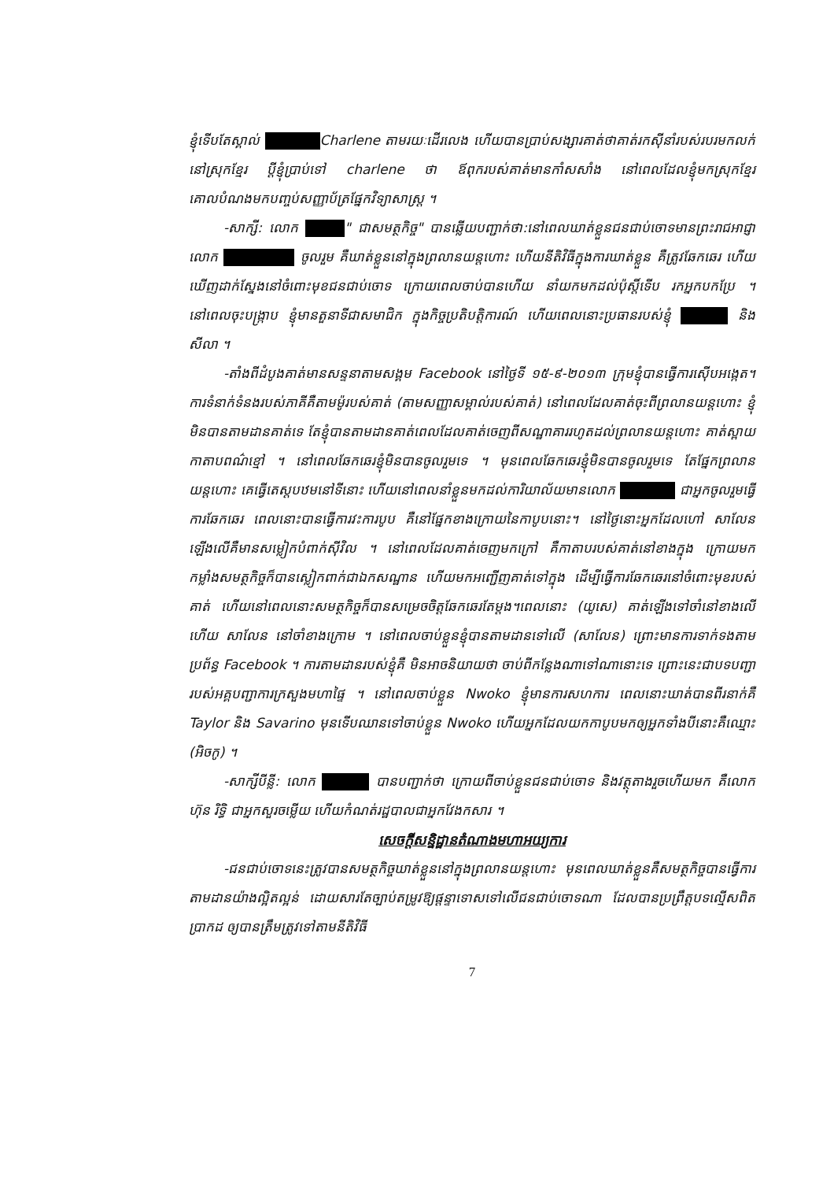ខ្ញុំទើបតែស្គាល់ Charlene តាមរយៈដើរលេង ហើយបានប្រាប់សង្សារគាត់ថាគាត់រកស៊ីនាំរបស់របរមកលក់នៅស្រុកខ្មែរ ប្តីខ្ញុំប្រាប់ទៅ charlene ថា ឪពុករបស់គាត់មានកាំសសាំង នៅពេលដែលខ្ញុំមកស្រុកខ្មែរ គោលបំណងមកបញ្ចប់សញ្ញាប័ត្រផ្នែកវិទ្យាសាស្ត្រ ។
-សាក្សី: លោក " ជាសមត្ថកិច្ច" បានឆ្លើយបញ្ជាក់ថា:នៅពេលឃាត់ខ្លួនជនជាប់ចោទមានព្រះរាជអាជ្ញាលោក ចូលរួម គឺឃាត់ខ្លួននៅក្នុងព្រលានយន្តហោះ ហើយនីតិវិធីក្នុងការឃាត់ខ្លួន គឺត្រូវឆែកឆេរ ហើយឃើញដាក់ស្នែងនៅចំពោះមុខជនជាប់ចោទ ក្រោយពេលចាប់បានហើយ នាំយកមកដល់ប៉ុស្តិ៍ទើប រកអ្នកបកប្រែ ។ នៅពេលចុះបង្ក្រាប ខ្ញុំមានតួនាទីជាសមាជិក ក្នុងកិច្ចប្រតិបត្តិការណ៍ ហើយពេលនោះប្រធានរបស់ខ្ញុំ និង សីលា ។
-តាំងពីដំបូងគាត់មានសន្ទនាតាមសង្គម Facebook នៅថ្ងៃទី ១៥-៩-២០១៣ ក្រុមខ្ញុំបានធ្វើការស៊ើបអង្កេត។ ការទំនាក់ទំនងរបស់ភាគីគឺតាមម៉ូរបស់គាត់ (តាមសញ្ញាសម្គាល់របស់គាត់) នៅពេលដែលគាត់ចុះពីព្រលានយន្តហោះ ខ្ញុំមិនបានតាមដានគាត់ទេ តែខ្ញុំបានតាមដានគាត់ពេលដែលគាត់ចេញពីសណ្ឋាគាររហូតដល់ព្រលានយន្តហោះ គាត់ស្ពាយកាតាបពណ៌ខ្មៅ ។ នៅពេលឆែកឆេរខ្ញុំមិនបានចូលរួមទេ ។ មុនពេលឆែកឆេរខ្ញុំមិនបានចូលរួមទេ តែផ្នែកព្រលានយន្តហោះ គេធ្វើតេស្តបឋមនៅទីនោះ ហើយនៅពេលនាំខ្លួនមកដល់ការិយាល័យមានលោក ជាអ្នកចូលរួមធ្វើការឆែកឆេរ ពេលនោះបានធ្វើការវះការបូប គឺនៅផ្នែកខាងក្រោយនៃកាបូបនោះ។ នៅថ្ងៃនោះអ្នកដែលហៅ សាលែន ឡើងលើគឺមានសម្លៀកបំពាក់ស៊ីវិល ។ នៅពេលដែលគាត់ចេញមកក្រៅ គឺកាតាបរបស់គាត់នៅខាងក្នុង ក្រោយមកកម្លាំងសមត្ថកិច្ចក៏បានស្លៀកពាក់ជាឯកសណ្ឋាន ហើយមកអញ្ជើញគាត់ទៅក្នុង ដើម្បីធ្វើការឆែកឆេរនៅចំពោះមុខរបស់គាត់ ហើយនៅពេលនោះសមត្ថកិច្ចក៏បានសម្រេចចិត្តឆែកឆេរតែម្តង។ពេលនោះ (យូសេ) គាត់ឡើងទៅចាំនៅខាងលើ ហើយ សាលែន នៅចាំខាងក្រោម ។ នៅពេលចាប់ខ្លួនខ្ញុំបានតាមដានទៅលើ (សាលែន) ព្រោះមានការទាក់ទងតាមប្រព័ន្ធ Facebook ។ ការតាមដានរបស់ខ្ញុំគឺ មិនអាចនិយាយថា ចាប់ពីកន្លែងណាទៅណានោះទេ ព្រោះនេះជាបទបញ្ជារបស់អគ្គបញ្ជាការក្រសួងមហាផ្ទៃ ។ នៅពេលចាប់ខ្លួន Nwoko ខ្ញុំមានការសហការ ពេលនោះឃាត់បានពីរនាក់គឺ Taylor និង Savarino មុនទើបឈានទៅចាប់ខ្លួន Nwoko ហើយអ្នកដែលយកកាបូបមកឲ្យអ្នកទាំងបីនោះគឺឈ្មោះ (អិចកូ) ។
-សាក្សីបីន្លី: លោក បានបញ្ជាក់ថា ក្រោយពីចាប់ខ្លួនជនជាប់ចោទ និងវត្ថុតាងរួចហើយមក គឺលោក ហ៊ុន រិទ្ធិ ជាអ្នកសួរចម្លើយ ហើយកំណត់រដ្ឋបាលជាអ្នកវែងកសារ ។
សេចក្តីសន្និដ្ឋានតំណាងមហាអយ្យការ
-ជនជាប់ចោទនេះត្រូវបានសមត្ថកិច្ចឃាត់ខ្លួននៅក្នុងព្រលានយន្តហោះ មុនពេលឃាត់ខ្លួនគឺសមត្ថកិច្ចបានធ្វើការតាមដានយ៉ាងល្អិតល្អន់ ដោយសារតែច្បាប់តម្រូវឱ្យផ្តន្ទាទោសទៅលើជនជាប់ចោទណា ដែលបានប្រព្រឹត្តបទល្មើសពិតប្រាកដ ឲ្យបានត្រឹមត្រូវទៅតាមនីតិវិធី
7